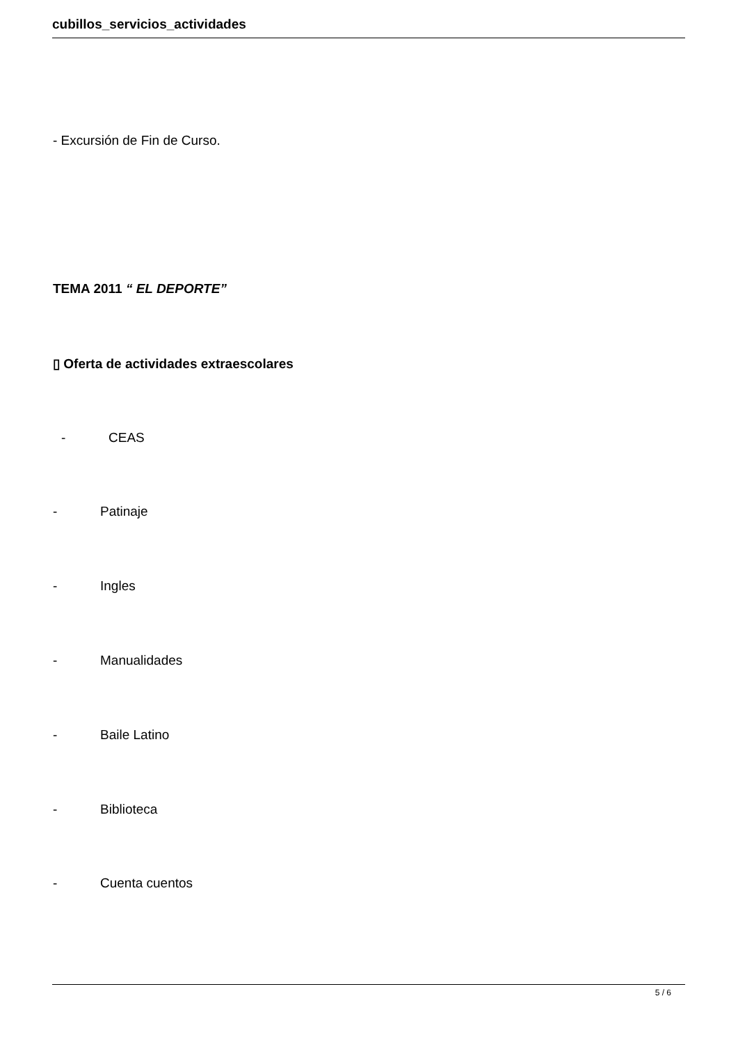cubillos_servicios_actividades
- Excursión de Fin de Curso.
TEMA 2011 “ EL DEPORTE”
▯ Oferta de actividades extraescolares
- CEAS
- Patinaje
- Ingles
- Manualidades
- Baile Latino
- Biblioteca
- Cuenta cuentos
5 / 6